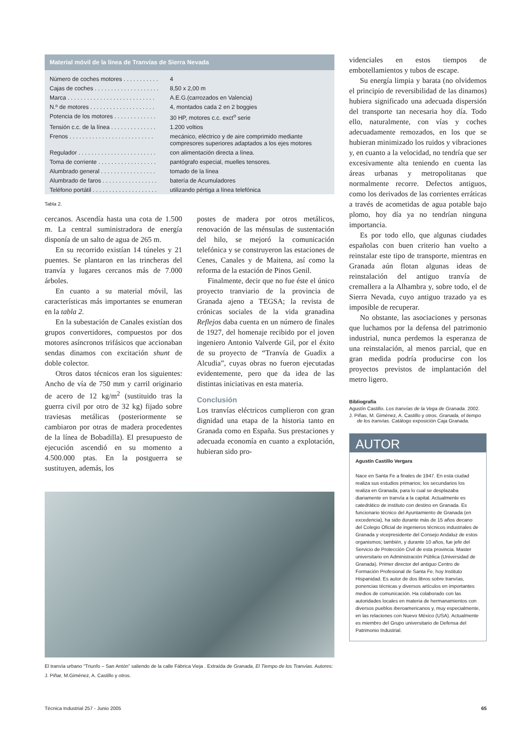Material móvil de la línea de Tranvías de Sierra Nevada
| Número de coches motores . . . . . . . . . . . | 4 |
| Cajas de coches . . . . . . . . . . . . . . . . . . . . | 8,50 x 2,00 m |
| Marca . . . . . . . . . . . . . . . . . . . . . . . . . . . | A.E.G.(carrozados en Valencia) |
| N.º de motores . . . . . . . . . . . . . . . . . . . . | 4, montados cada 2 en 2 boggies |
| Potencia de los motores . . . . . . . . . . . . . | 30 HP, motores c.c. exct<sup>o</sup> serie |
| Tensión c.c. de la línea . . . . . . . . . . . . . . | 1.200 voltios |
| Frenos . . . . . . . . . . . . . . . . . . . . . . . . . . | mecánico, eléctrico y de aire comprimido mediante compresores superiores adaptados a los ejes motores |
| Regulador . . . . . . . . . . . . . . . . . . . . . . . . | con alimentación directa a línea. |
| Toma de corriente . . . . . . . . . . . . . . . . . . | pantógrafo especial, muelles tensores. |
| Alumbrado general . . . . . . . . . . . . . . . . . | tomado de la línea |
| Alumbrado de faros . . . . . . . . . . . . . . . . . | batería de Acumuladores |
| Teléfono portátil . . . . . . . . . . . . . . . . . . . . | utilizando pértiga a línea telefónica |
Tabla 2.
cercanos. Ascendía hasta una cota de 1.500 m. La central suministradora de energía disponía de un salto de agua de 265 m.
En su recorrido existían 14 túneles y 21 puentes. Se plantaron en las trincheras del tranvía y lugares cercanos más de 7.000 árboles.
En cuanto a su material móvil, las características más importantes se enumeran en la tabla 2.
En la subestación de Canales existían dos grupos convertidores, compuestos por dos motores asíncronos trifásicos que accionaban sendas dinamos con excitación shunt de doble colector.
Otros datos técnicos eran los siguientes: Ancho de vía de 750 mm y carril originario de acero de 12 kg/m<sup>2</sup> (sustituido tras la guerra civil por otro de 32 kg) fijado sobre traviesas metálicas (posteriormente se cambiaron por otras de madera procedentes de la línea de Bobadilla). El presupuesto de ejecución ascendió en su momento a 4.500.000 ptas. En la postguerra se sustituyen, además, los
postes de madera por otros metálicos, renovación de las ménsulas de sustentación del hilo, se mejoró la comunicación telefónica y se construyeron las estaciones de Cenes, Canales y de Maitena, así como la reforma de la estación de Pinos Genil.
Finalmente, decir que no fue éste el único proyecto tranviario de la provincia de Granada ajeno a TEGSA; la revista de crónicas sociales de la vida granadina Reflejos daba cuenta en un número de finales de 1927, del homenaje recibido por el joven ingeniero Antonio Valverde Gil, por el éxito de su proyecto de “Tranvía de Guadix a Alcudia”, cuyas obras no fueron ejecutadas evidentemente, pero que da idea de las distintas iniciativas en esta materia.
Conclusión
Los tranvías eléctricos cumplieron con gran dignidad una etapa de la historia tanto en Granada como en España. Sus prestaciones y adecuada economía en cuanto a explotación, hubieran sido pro-
El tranvía urbano “Triunfo – San Antón” saliendo de la calle Fábrica Vieja . Extraída de Granada, El Tiempo de los Tranvías. Autores: J. Piñar, M.Giménez, A. Castillo y otros.
videnciales en estos tiempos de embotellamientos y tubos de escape.
Su energía limpia y barata (no olvidemos el principio de reversibilidad de las dinamos) hubiera significado una adecuada dispersión del transporte tan necesaria hoy día. Todo ello, naturalmente, con vías y coches adecuadamente remozados, en los que se hubieran minimizado los ruidos y vibraciones y, en cuanto a la velocidad, no tendría que ser excesivamente alta teniendo en cuenta las áreas urbanas y metropolitanas que normalmente recorre. Defectos antiguos, como los derivados de las corrientes erráticas a través de acometidas de agua potable bajo plomo, hoy día ya no tendrían ninguna importancia.
Es por todo ello, que algunas ciudades españolas con buen criterio han vuelto a reinstalar este tipo de transporte, mientras en Granada aún flotan algunas ideas de reinstalación del antiguo tranvía de cremallera a la Alhambra y, sobre todo, el de Sierra Nevada, cuyo antiguo trazado ya es imposible de recuperar.
No obstante, las asociaciones y personas que luchamos por la defensa del patrimonio industrial, nunca perdemos la esperanza de una reinstalación, al menos parcial, que en gran medida podría producirse con los proyectos previstos de implantación del metro ligero.
Bibliografía
Agustín Castillo. Los tranvías de la Vega de Granada. 2002.
J. Piñas, M. Giménez, A. Castillo y otros. Granada, el tiempo de los tranvías. Catálogo exposición Caja Granada.
AUTOR
Agustín Castillo Vergara
Nace en Santa Fe a finales de 1947. En esta ciudad realiza sus estudios primarios; los secundarios los realiza en Granada, para lo cual se desplazaba diariamente en tranvía a la capital. Actualmente es catedrático de instituto con destino en Granada. Es funcionario técnico del Ayuntamiento de Granada (en excedencia), ha sido durante más de 15 años decano del Colegio Oficial de ingenieros técnicos industriales de Granada y vicepresidente del Consejo Andaluz de estos organismos; también, y durante 10 años, fue jefe del Servicio de Protección Civil de esta provincia. Master universitario en Administración Pública (Universidad de Granada). Primer director del antiguo Centro de Formación Profesional de Santa Fe, hoy Instituto Hispanidad. Es autor de dos libros sobre tranvías, ponencias técnicas y diversos artículos en importantes medios de comunicación. Ha colaborado con las autoridades locales en materia de hermanamientos con diversos pueblos iberoamericanos y, muy especialmente, en las relaciones con Nuevo México (USA). Actualmente es miembro del Grupo universitario de Defensa del Patrimonio Industrial.
Técnica Industrial 257 - Junio 2005 65